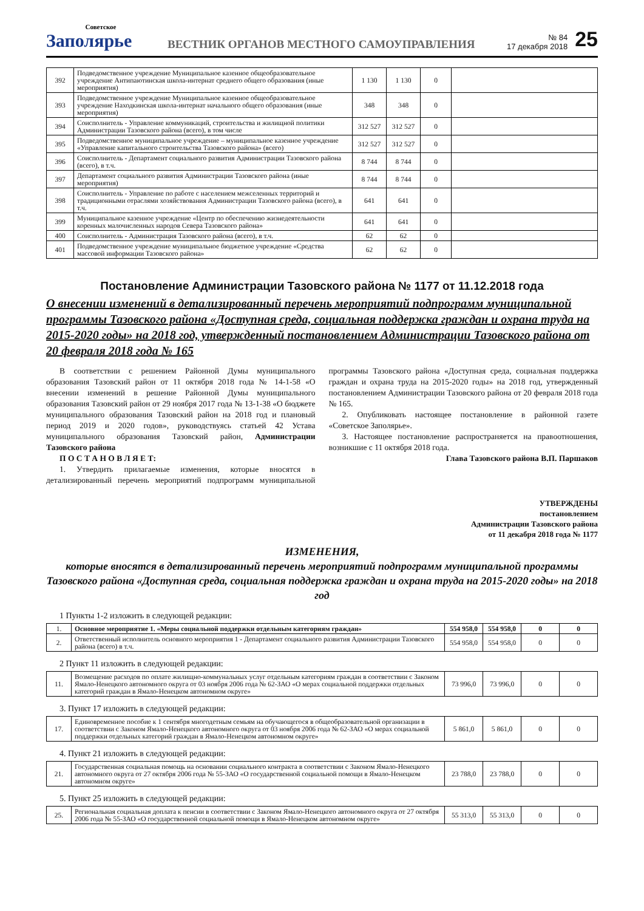Советское
Заполярье
ВЕСТНИК ОРГАНОВ МЕСТНОГО САМОУПРАВЛЕНИЯ
№ 84
17 декабря 2018
25
| 392 | Подведомственное учреждение Муниципальное казенное общеобразовательное учреждение Антипаютинская школа-интернат среднего общего образования (иные мероприятия) | 1 130 | 1 130 | 0 | |
| 393 | Подведомственное учреждение Муниципальное казенное общеобразовательное учреждение Находкинская школа-интернат начального общего образования (иные мероприятия) | 348 | 348 | 0 | |
| 394 | Соисполнитель - Управление коммуникаций, строительства и жилищной политики Администрации Тазовского района (всего), в том числе | 312 527 | 312 527 | 0 | |
| 395 | Подведомственное муниципальное учреждение – муниципальное казенное учреждение «Управление капитального строительства Тазовского района» (всего) | 312 527 | 312 527 | 0 | |
| 396 | Соисполнитель - Департамент социального развития Администрации Тазовского района (всего), в т.ч. | 8 744 | 8 744 | 0 | |
| 397 | Департамент социального развития Администрации Тазовского района (иные мероприятия) | 8 744 | 8 744 | 0 | |
| 398 | Соисполнитель - Управление по работе с населением межселенных территорий и традиционными отраслями хозяйствования Администрации Тазовского района (всего), в т.ч. | 641 | 641 | 0 | |
| 399 | Муниципальное казенное учреждение «Центр по обеспечению жизнедеятельности коренных малочисленных народов Севера Тазовского района» | 641 | 641 | 0 | |
| 400 | Соисполнитель - Администрация Тазовского района (всего), в т.ч. | 62 | 62 | 0 | |
| 401 | Подведомственное учреждение муниципальное бюджетное учреждение «Средства массовой информации Тазовского района» | 62 | 62 | 0 | |
Постановление Администрации Тазовского района № 1177 от 11.12.2018 года
О внесении изменений в детализированный перечень мероприятий подпрограмм муниципальной программы Тазовского района «Доступная среда, социальная поддержка граждан и охрана труда на 2015-2020 годы» на 2018 год, утвержденный постановлением Администрации Тазовского района от 20 февраля 2018 года № 165
В соответствии с решением Районной Думы муниципального образования Тазовский район от 11 октября 2018 года № 14-1-58 «О внесении изменений в решение Районной Думы муниципального образования Тазовский район от 29 ноября 2017 года № 13-1-38 «О бюджете муниципального образования Тазовский район на 2018 год и плановый период 2019 и 2020 годов», руководствуясь статьей 42 Устава муниципального образования Тазовский район, Администрации Тазовского района
П О С Т А Н О В Л Я Е Т:
1. Утвердить прилагаемые изменения, которые вносятся в детализированный перечень мероприятий подпрограмм муниципальной программы Тазовского района «Доступная среда, социальная поддержка граждан и охрана труда на 2015-2020 годы» на 2018 год, утвержденный постановлением Администрации Тазовского района от 20 февраля 2018 года № 165.
2. Опубликовать настоящее постановление в районной газете «Советское Заполярье».
3. Настоящее постановление распространяется на правоотношения, возникшие с 11 октября 2018 года.
Глава Тазовского района В.П. Паршаков
УТВЕРЖДЕНЫ
постановлением
Администрации Тазовского района
от 11 декабря 2018 года № 1177
ИЗМЕНЕНИЯ,
которые вносятся в детализированный перечень мероприятий подпрограмм муниципальной программы Тазовского района «Доступная среда, социальная поддержка граждан и охрана труда на 2015-2020 годы» на 2018 год
1 Пункты 1-2 изложить в следующей редакции:
| 1. | Основное мероприятие 1. «Меры социальной поддержки отдельным категориям граждан» | 554 958,0 | 554 958,0 | 0 | 0 |
| 2. | Ответственный исполнитель основного мероприятия 1 - Департамент социального развития Администрации Тазовского района (всего) в т.ч. | 554 958,0 | 554 958,0 | 0 | 0 |
2 Пункт 11 изложить в следующей редакции:
| 11. | Возмещение расходов по оплате жилищно-коммунальных услуг отдельным категориям граждан в соответствии с Законом Ямало-Ненецкого автономного округа от 03 ноября 2006 года № 62-ЗАО «О мерах социальной поддержки отдельных категорий граждан в Ямало-Ненецком автономном округе» | 73 996,0 | 73 996,0 | 0 | 0 |
3. Пункт 17 изложить в следующей редакции:
| 17. | Единовременное пособие к 1 сентября многодетным семьям на обучающегося в общеобразовательной организации в соответствии с Законом Ямало-Ненецкого автономного округа от 03 ноября 2006 года № 62-ЗАО «О мерах социальной поддержки отдельных категорий граждан в Ямало-Ненецком автономном округе» | 5 861,0 | 5 861,0 | 0 | 0 |
4. Пункт 21 изложить в следующей редакции:
| 21. | Государственная социальная помощь на основании социального контракта в соответствии с Законом Ямало-Ненецкого автономного округа от 27 октября 2006 года № 55-ЗАО «О государственной социальной помощи в Ямало-Ненецком автономном округе» | 23 788,0 | 23 788,0 | 0 | 0 |
5. Пункт 25 изложить в следующей редакции:
| 25. | Региональная социальная доплата к пенсии в соответствии с Законом Ямало-Ненецкого автономного округа от 27 октября 2006 года № 55-ЗАО «О государственной социальной помощи в Ямало-Ненецком автономном округе» | 55 313,0 | 55 313,0 | 0 | 0 |